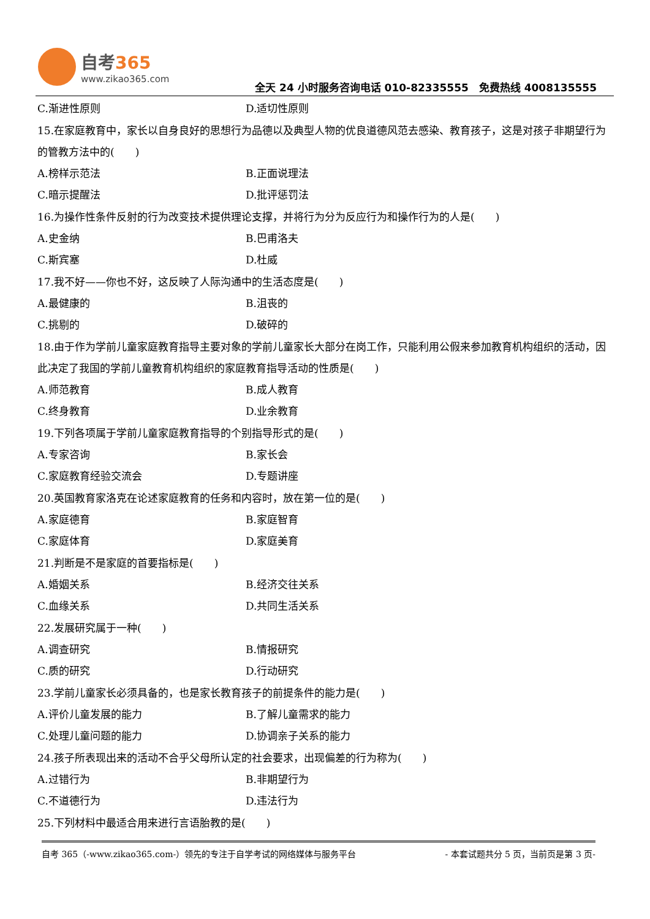自考365
www.zikao365.com
全天 24 小时服务咨询电话 010-82335555　免费热线 4008135555
C.渐进性原则 D.适切性原则
15.在家庭教育中，家长以自身良好的思想行为品德以及典型人物的优良道德风范去感染、教育孩子，这是对孩子非期望行为的管教方法中的(　　)
A.榜样示范法 B.正面说理法
C.暗示提醒法 D.批评惩罚法
16.为操作性条件反射的行为改变技术提供理论支撑，并将行为分为反应行为和操作行为的人是(　　)
A.史金纳 B.巴甫洛夫
C.斯宾塞 D.杜威
17.我不好——你也不好，这反映了人际沟通中的生活态度是(　　)
A.最健康的 B.沮丧的
C.挑剔的 D.破碎的
18.由于作为学前儿童家庭教育指导主要对象的学前儿童家长大部分在岗工作，只能利用公假来参加教育机构组织的活动，因此决定了我国的学前儿童教育机构组织的家庭教育指导活动的性质是(　　)
A.师范教育 B.成人教育
C.终身教育 D.业余教育
19.下列各项属于学前儿童家庭教育指导的个别指导形式的是(　　)
A.专家咨询 B.家长会
C.家庭教育经验交流会 D.专题讲座
20.英国教育家洛克在论述家庭教育的任务和内容时，放在第一位的是(　　)
A.家庭德育 B.家庭智育
C.家庭体育 D.家庭美育
21.判断是不是家庭的首要指标是(　　)
A.婚姻关系 B.经济交往关系
C.血缘关系 D.共同生活关系
22.发展研究属于一种(　　)
A.调查研究 B.情报研究
C.质的研究 D.行动研究
23.学前儿童家长必须具备的，也是家长教育孩子的前提条件的能力是(　　)
A.评价儿童发展的能力 B.了解儿童需求的能力
C.处理儿童问题的能力 D.协调亲子关系的能力
24.孩子所表现出来的活动不合乎父母所认定的社会要求，出现偏差的行为称为(　　)
A.过错行为 B.非期望行为
C.不道德行为 D.违法行为
25.下列材料中最适合用来进行言语胎教的是(　　)
自考 365（-www.zikao365.com-）领先的专注于自学考试的网络媒体与服务平台 - 本套试题共分 5 页，当前页是第 3 页-